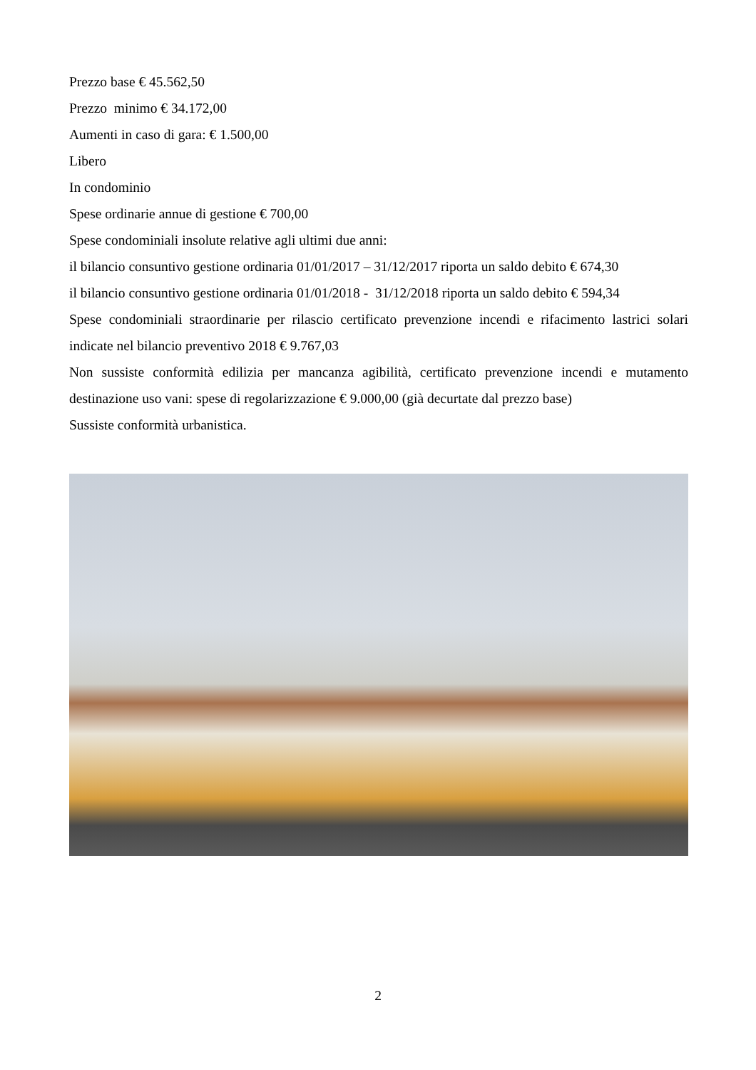Prezzo base € 45.562,50
Prezzo minimo € 34.172,00
Aumenti in caso di gara: € 1.500,00
Libero
In condominio
Spese ordinarie annue di gestione € 700,00
Spese condominiali insolute relative agli ultimi due anni:
il bilancio consuntivo gestione ordinaria 01/01/2017 – 31/12/2017 riporta un saldo debito € 674,30
il bilancio consuntivo gestione ordinaria 01/01/2018 - 31/12/2018 riporta un saldo debito € 594,34
Spese condominiali straordinarie per rilascio certificato prevenzione incendi e rifacimento lastrici solari indicate nel bilancio preventivo 2018 € 9.767,03
Non sussiste conformità edilizia per mancanza agibilità, certificato prevenzione incendi e mutamento destinazione uso vani: spese di regolarizzazione € 9.000,00 (già decurtate dal prezzo base)
Sussiste conformità urbanistica.
2